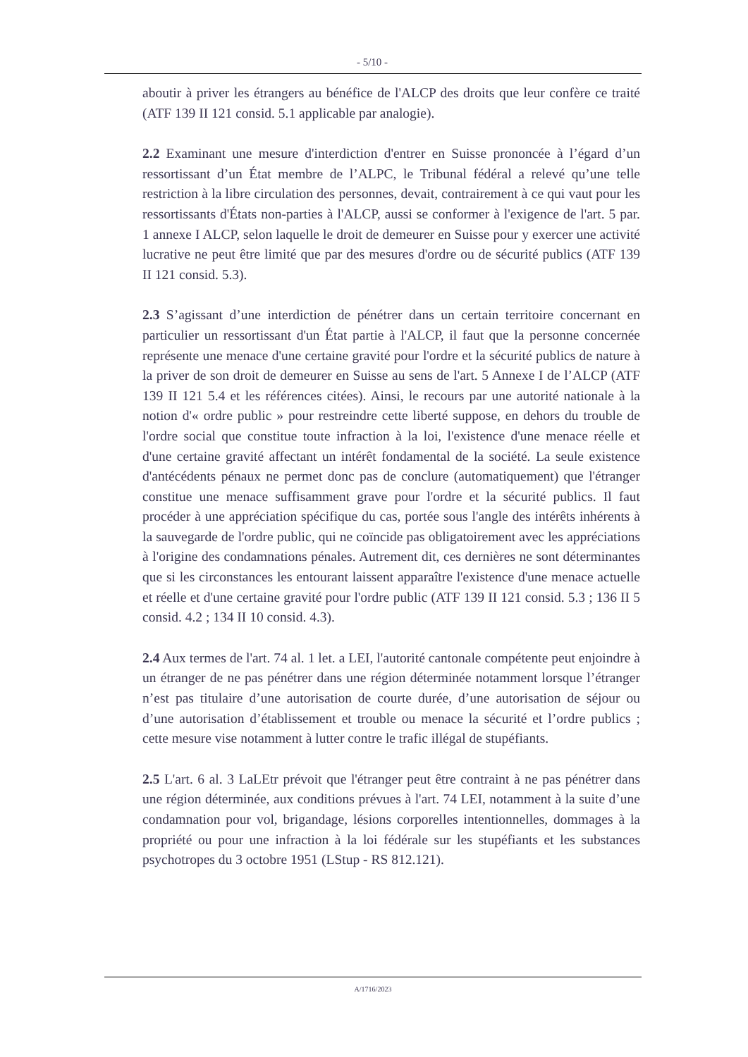- 5/10 -
aboutir à priver les étrangers au bénéfice de l'ALCP des droits que leur confère ce traité (ATF 139 II 121 consid. 5.1 applicable par analogie).
2.2 Examinant une mesure d'interdiction d'entrer en Suisse prononcée à l’égard d’un ressortissant d’un État membre de l’ALPC, le Tribunal fédéral a relevé qu’une telle restriction à la libre circulation des personnes, devait, contrairement à ce qui vaut pour les ressortissants d'États non-parties à l'ALCP, aussi se conformer à l'exigence de l'art. 5 par. 1 annexe I ALCP, selon laquelle le droit de demeurer en Suisse pour y exercer une activité lucrative ne peut être limité que par des mesures d'ordre ou de sécurité publics (ATF 139 II 121 consid. 5.3).
2.3 S’agissant d’une interdiction de pénétrer dans un certain territoire concernant en particulier un ressortissant d'un État partie à l'ALCP, il faut que la personne concernée représente une menace d'une certaine gravité pour l'ordre et la sécurité publics de nature à la priver de son droit de demeurer en Suisse au sens de l'art. 5 Annexe I de l’ALCP (ATF 139 II 121 5.4 et les références citées). Ainsi, le recours par une autorité nationale à la notion d'« ordre public » pour restreindre cette liberté suppose, en dehors du trouble de l'ordre social que constitue toute infraction à la loi, l'existence d'une menace réelle et d'une certaine gravité affectant un intérêt fondamental de la société. La seule existence d'antécédents pénaux ne permet donc pas de conclure (automatiquement) que l'étranger constitue une menace suffisamment grave pour l'ordre et la sécurité publics. Il faut procéder à une appréciation spécifique du cas, portée sous l'angle des intérêts inhérents à la sauvegarde de l'ordre public, qui ne coïncide pas obligatoirement avec les appréciations à l'origine des condamnations pénales. Autrement dit, ces dernières ne sont déterminantes que si les circonstances les entourant laissent apparaître l'existence d'une menace actuelle et réelle et d'une certaine gravité pour l'ordre public (ATF 139 II 121 consid. 5.3 ; 136 II 5 consid. 4.2 ; 134 II 10 consid. 4.3).
2.4 Aux termes de l'art. 74 al. 1 let. a LEI, l'autorité cantonale compétente peut enjoindre à un étranger de ne pas pénétrer dans une région déterminée notamment lorsque l’étranger n’est pas titulaire d’une autorisation de courte durée, d’une autorisation de séjour ou d’une autorisation d’établissement et trouble ou menace la sécurité et l’ordre publics ; cette mesure vise notamment à lutter contre le trafic illégal de stupéfiants.
2.5 L'art. 6 al. 3 LaLEtr prévoit que l'étranger peut être contraint à ne pas pénétrer dans une région déterminée, aux conditions prévues à l'art. 74 LEI, notamment à la suite d’une condamnation pour vol, brigandage, lésions corporelles intentionnelles, dommages à la propriété ou pour une infraction à la loi fédérale sur les stupéfiants et les substances psychotropes du 3 octobre 1951 (LStup - RS 812.121).
A/1716/2023